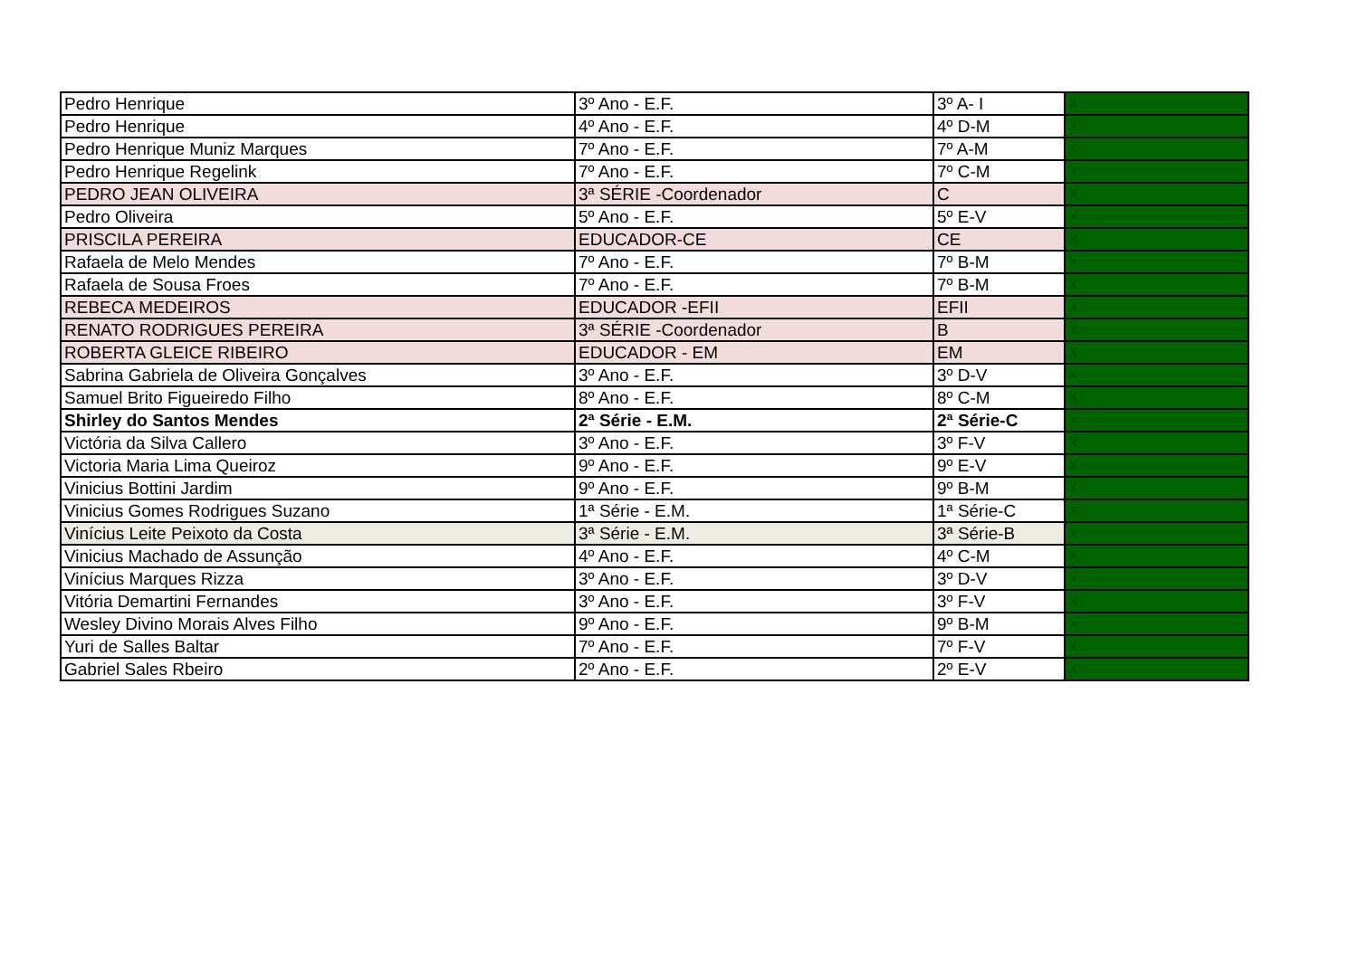| Pedro Henrique | 3º Ano - E.F. | 3º A- I | X |
| Pedro Henrique | 4º Ano - E.F. | 4º D-M | X |
| Pedro Henrique Muniz Marques | 7º Ano - E.F. | 7º A-M | X |
| Pedro Henrique Regelink | 7º Ano - E.F. | 7º C-M | X |
| PEDRO JEAN OLIVEIRA | 3ª SÉRIE -Coordenador | C | X |
| Pedro Oliveira | 5º Ano - E.F. | 5º E-V | X |
| PRISCILA PEREIRA | EDUCADOR-CE | CE | X |
| Rafaela de Melo Mendes | 7º Ano - E.F. | 7º B-M | X |
| Rafaela de Sousa Froes | 7º Ano - E.F. | 7º B-M | X |
| REBECA MEDEIROS | EDUCADOR -EFII | EFII | X |
| RENATO RODRIGUES PEREIRA | 3ª SÉRIE -Coordenador | B | X |
| ROBERTA GLEICE RIBEIRO | EDUCADOR - EM | EM | X |
| Sabrina Gabriela de Oliveira Gonçalves | 3º Ano - E.F. | 3º D-V | X |
| Samuel Brito Figueiredo Filho | 8º Ano - E.F. | 8º C-M | X |
| Shirley do Santos Mendes | 2ª Série - E.M. | 2ª Série-C | X |
| Victória da Silva Callero | 3º Ano - E.F. | 3º F-V | X |
| Victoria Maria Lima Queiroz | 9º Ano - E.F. | 9º E-V | X |
| Vinicius Bottini Jardim | 9º Ano - E.F. | 9º B-M | X |
| Vinicius Gomes Rodrigues Suzano | 1ª Série - E.M. | 1ª Série-C | X |
| Vinícius Leite Peixoto da Costa | 3ª Série - E.M. | 3ª Série-B | X |
| Vinicius Machado de Assunção | 4º Ano - E.F. | 4º C-M | X |
| Vinícius Marques Rizza | 3º Ano - E.F. | 3º D-V | X |
| Vitória Demartini Fernandes | 3º Ano - E.F. | 3º F-V | X |
| Wesley Divino Morais Alves Filho | 9º Ano - E.F. | 9º B-M | X |
| Yuri de Salles Baltar | 7º Ano - E.F. | 7º F-V | X |
| Gabriel Sales Rbeiro | 2º Ano - E.F. | 2º E-V | X |